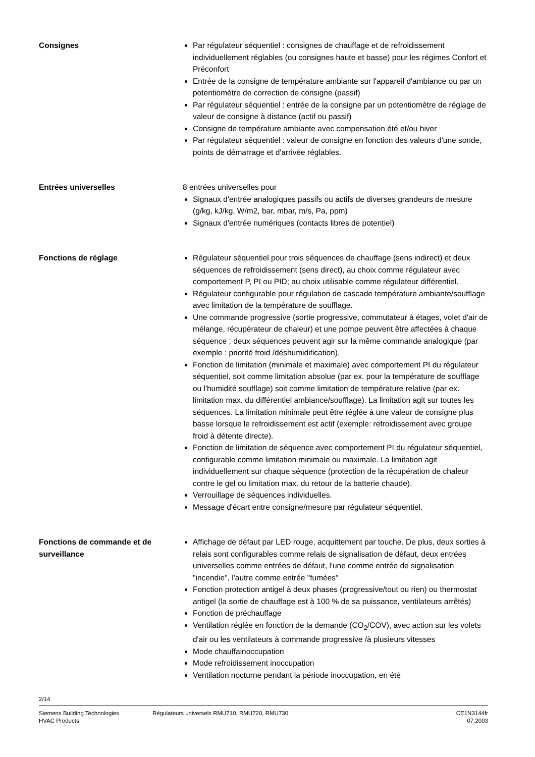Consignes Par régulateur séquentiel : consignes de chauffage et de refroidissement individuellement réglables (ou consignes haute et basse) pour les régimes Confort et Préconfort
Entrée de la consigne de température ambiante sur l'appareil d'ambiance ou par un potentiomètre de correction de consigne (passif)
Par régulateur séquentiel : entrée de la consigne par un potentiomètre de réglage de valeur de consigne à distance (actif ou passif)
Consigne de température ambiante avec compensation été et/ou hiver
Par régulateur séquentiel : valeur de consigne en fonction des valeurs d'une sonde, points de démarrage et d'arrivée réglables.
Entrées universelles 8 entrées universelles pour
Signaux d'entrée analogiques passifs ou actifs de diverses grandeurs de mesure (g/kg, kJ/kg, W/m2, bar, mbar, m/s, Pa, ppm)
Signaux d'entrée numériques (contacts libres de potentiel)
Fonctions de réglage Régulateur séquentiel pour trois séquences de chauffage (sens indirect) et deux séquences de refroidissement (sens direct), au choix comme régulateur avec comportement P, PI ou PID; au choix utilisable comme régulateur différentiel.
Régulateur configurable pour régulation de cascade température ambiante/soufflage avec limitation de la température de soufflage.
Une commande progressive (sortie progressive, commutateur à étages, volet d'air de mélange, récupérateur de chaleur) et une pompe peuvent être affectées à chaque séquence ; deux séquences peuvent agir sur la même commande analogique (par exemple : priorité froid /déshumidification).
Fonction de limitation (minimale et maximale) avec comportement PI du régulateur séquentiel, soit comme limitation absolue (par ex. pour la température de soufflage ou l'humidité soufflage) soit comme limitation de température relative (par ex. limitation max. du différentiel ambiance/soufflage). La limitation agit sur toutes les séquences. La limitation minimale peut être réglée à une valeur de consigne plus basse lorsque le refroidissement est actif (exemple: refroidissement avec groupe froid à détente directe).
Fonction de limitation de séquence avec comportement PI du régulateur séquentiel, configurable comme limitation minimale ou maximale. La limitation agit individuellement sur chaque séquence (protection de la récupération de chaleur contre le gel ou limitation max. du retour de la batterie chaude).
Verrouillage de séquences individuelles.
Message d'écart entre consigne/mesure par régulateur séquentiel.
Fonctions de commande et de surveillance
Affichage de défaut par LED rouge, acquittement par touche. De plus, deux sorties à relais sont configurables comme relais de signalisation de défaut, deux entrées universelles comme entrées de défaut, l'une comme entrée de signalisation "incendie", l'autre comme entrée "fumées"
Fonction protection antigel à deux phases (progressive/tout ou rien) ou thermostat antigel (la sortie de chauffage est à 100 % de sa puissance, ventilateurs arrêtés)
Fonction de préchauffage
Ventilation réglée en fonction de la demande (CO<sub>2</sub>/COV), avec action sur les volets d'air ou les ventilateurs à commande progressive /à plusieurs vitesses
Mode chauffainoccupation
Mode refroidissement inoccupation
Ventilation nocturne pendant la période inoccupation, en été
2/14
Siemens Building Technologies
HVAC Products
Régulateurs universels RMU710, RMU720, RMU730
CE1N3144fr
07.2003